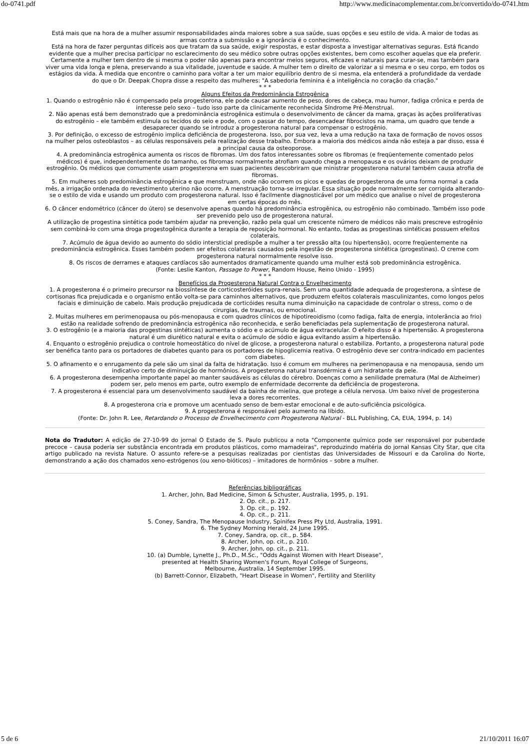do-0741.pdf http://www.medicinacomplementar.com.br/convertido/do-0741.htm
Está mais que na hora de a mulher assumir responsabilidades ainda maiores sobre a sua saúde, suas opções e seu estilo de vida. A maior de todas as armas contra a submissão e a ignorância é o conhecimento.
Está na hora de fazer perguntas difíceis aos que tratam da sua saúde, exigir respostas, e estar disposta a investigar alternativas seguras. Está ficando evidente que a mulher precisa participar no esclarecimento do seu médico sobre outras opções existentes, bem como escolher aquelas que ela preferir.
Certamente a mulher tem dentro de si mesma o poder não apenas para encontrar meios seguros, eficazes e naturais para curar-se, mas também para viver uma vida longa e plena, preservando a sua vitalidade, juventude e saúde. A mulher tem o direito de valorizar a si mesma e o seu corpo, em todos os estágios da vida. À medida que encontre o caminho para voltar a ter um maior equilíbrio dentro de si mesma, ela entenderá a profundidade da verdade do que o Dr. Deepak Chopra disse a respeito das mulheres: "A sabedoria feminina é a inteligência no coração da criação."
* * *
Alguns Efeitos da Predominância Estrogênica
1. Quando o estrogênio não é compensado pela progesterona, ele pode causar aumento de peso, dores de cabeça, mau humor, fadiga crônica e perda de interesse pelo sexo – tudo isso parte da clinicamente reconhecida Síndrome Pré-Menstrual.
2. Não apenas está bem demonstrado que a predominância estrogênica estimula o desenvolvimento de câncer da mama, graças às ações proliferativas do estrogênio – ele também estimula os tecidos do seio e pode, com o passar do tempo, desencadear fibrocistos na mama, um quadro que tende a desaparecer quando se introduz a progesterona natural para compensar o estrogênio.
3. Por definição, o excesso de estrogênio implica deficiência de progesterona. Isso, por sua vez, leva a uma redução na taxa de formação de novos ossos na mulher pelos osteoblastos – as células responsáveis pela realização desse trabalho. Embora a maioria dos médicos ainda não esteja a par disso, essa é a principal causa da osteoporose.
4. A predominância estrogênica aumenta os riscos de fibromas. Um dos fatos interessantes sobre os fibromas (e freqüentemente comentado pelos médicos) é que, independentemente do tamanho, os fibromas normalmente atrofiam quando chega a menopausa e os ovários deixam de produzir estrogênio. Os médicos que comumente usam progesterona em suas pacientes descobriram que ministrar progesterona natural também causa atrofia de fibromas.
5. Em mulheres sob predominância estrogênica e que menstruam, onde não ocorrem os picos e quedas de progesterona de uma forma normal a cada mês, a irrigação ordenada do revestimento uterino não ocorre. A menstruação torna-se irregular. Essa situação pode normalmente ser corrigida alterando-se o estilo de vida e usando um produto com progesterona natural. Isso é facilmente diagnosticável por um médico que analise o nível de progesterona em certas épocas do mês.
6. O câncer endométrico (câncer do útero) se desenvolve apenas quando há predominância estrogênica, ou estrogênio não combinado. Também isso pode ser prevenido pelo uso de progesterona natural.
A utilização de progestina sintética pode também ajudar na prevenção, razão pela qual um crescente número de médicos não mais prescreve estrogênio sem combiná-lo com uma droga progestogênica durante a terapia de reposição hormonal. No entanto, todas as progestinas sintéticas possuem efeitos colaterais.
7. Acúmulo de água devido ao aumento do sódio intersticial predispõe a mulher a ter pressão alta (ou hipertensão), ocorre freqüentemente na predominância estrogênica. Esses também podem ser efeitos colaterais causados pela ingestão de progesterona sintética (progestinas). O creme com progesterona natural normalmente resolve isso.
8. Os riscos de derrames e ataques cardíacos são aumentados dramaticamente quando uma mulher está sob predominância estrogênica.
(Fonte: Leslie Kanton, Passage to Power, Random House, Reino Unido - 1995)
* * *
Benefícios da Progesterona Natural Contra o Envelhecimento
1. A progesterona é o primeiro precursor na biossíntese de corticosteróides supra-renais. Sem uma quantidade adequada de progesterona, a síntese de cortisonas fica prejudicada e o organismo então volta-se para caminhos alternativos, que produzem efeitos colaterais masculinizantes, como longos pelos faciais e diminuição de cabelo. Mais produção prejudicada de corticóides resulta numa diminuição na capacidade de controlar o stress, como o de cirurgias, de traumas, ou emocional.
2. Muitas mulheres em perimenopausa ou pós-menopausa e com quadros clínicos de hipotireoidismo (como fadiga, falta de energia, intolerância ao frio) estão na realidade sofrendo de predominância estrogênica não reconhecida, e serão beneficiadas pela suplementação de progesterona natural.
3. O estrogênio (e a maioria das progestinas sintéticas) aumenta o sódio e o acúmulo de água extracelular. O efeito disso é a hipertensão. A progesterona natural é um diurético natural e evita o acúmulo de sódio e água evitando assim a hipertensão.
4. Enquanto o estrogênio prejudica o controle homeostático do nível de glicose, a progesterona natural o estabiliza. Portanto, a progesterona natural pode ser benéfica tanto para os portadores de diabetes quanto para os portadores de hipoglicemia reativa. O estrogênio deve ser contra-indicado em pacientes com diabetes.
5. O afinamento e o enrugamento da pele são um sinal da falta de hidratação. Isso é comum em mulheres na perimenopausa e na menopausa, sendo um indicativo certo de diminuição de hormônios. A progesterona natural transdérmica é um hidratante da pele.
6. A progesterona desempenha importante papel ao manter saudáveis as células do cérebro. Doenças como a senilidade prematura (Mal de Alzheimer) podem ser, pelo menos em parte, outro exemplo de enfermidade decorrente da deficiência de progesterona.
7. A progesterona é essencial para um desenvolvimento saudável da bainha de mielina, que protege a célula nervosa. Um baixo nível de progesterona leva a dores recorrentes.
8. A progesterona cria e promove um acentuado senso de bem-estar emocional e de auto-suficiência psicológica.
9. A progesterona é responsável pelo aumento na libido.
(Fonte: Dr. John R. Lee, Retardando o Processo de Envelhecimento com Progesterona Natural - BLL Publishing, CA, EUA, 1994, p. 14)
Nota do Tradutor: A edição de 27-10-99 do jornal O Estado de S. Paulo publicou a nota "Componente químico pode ser responsável por puberdade precoce – causa poderia ser substância encontrada em produtos plásticos, como mamadeiras", reproduzindo matéria do jornal Kansas City Star, que cita artigo publicado na revista Nature. O assunto refere-se a pesquisas realizadas por cientistas das Universidades de Missouri e da Carolina do Norte, demonstrando a ação dos chamados xeno-estrógenos (ou xeno-bióticos) – imitadores de hormônios – sobre a mulher.
Referências bibliográficas
1. Archer, John, Bad Medicine, Simon & Schuster, Australia, 1995, p. 191.
2. Op. cit., p. 217.
3. Op. cit., p. 192.
4. Op. cit., p. 211.
5. Coney, Sandra, The Menopause Industry, Spinifex Press Pty Ltd, Australia, 1991.
6. The Sydney Morning Herald, 24 June 1995.
7. Coney, Sandra, op. cit., p. 584.
8. Archer, John, op. cit., p. 210.
9. Archer, John, op. cit., p. 211.
10. (a) Dumble, Lynette J., Ph.D., M.Sc., "Odds Against Women with Heart Disease",
presented at Health Sharing Women's Forum, Royal College of Surgeons,
Melbourne, Australia, 14 September 1995.
(b) Barrett-Connor, Elizabeth, "Heart Disease in Women", Fertility and Sterility
5 de 6 21/10/2011 16:07